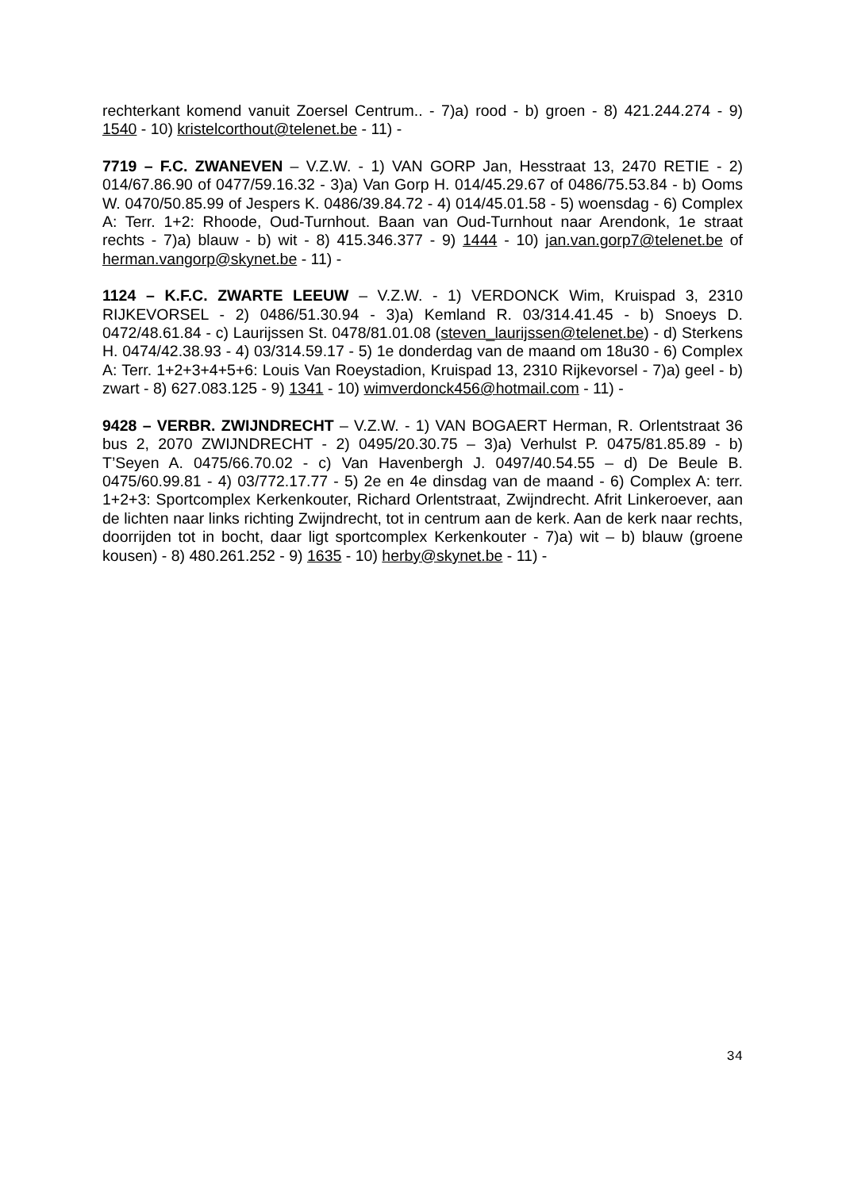rechterkant komend vanuit Zoersel Centrum.. - 7)a) rood - b) groen - 8) 421.244.274 - 9) 1540 - 10) kristelcorthout@telenet.be - 11) -
7719 – F.C. ZWANEVEN – V.Z.W. - 1) VAN GORP Jan, Hesstraat 13, 2470 RETIE - 2) 014/67.86.90 of 0477/59.16.32 - 3)a) Van Gorp H. 014/45.29.67 of 0486/75.53.84 - b) Ooms W. 0470/50.85.99 of Jespers K. 0486/39.84.72 - 4) 014/45.01.58 - 5) woensdag - 6) Complex A: Terr. 1+2: Rhoode, Oud-Turnhout. Baan van Oud-Turnhout naar Arendonk, 1e straat rechts - 7)a) blauw - b) wit - 8) 415.346.377 - 9) 1444 - 10) jan.van.gorp7@telenet.be of herman.vangorp@skynet.be - 11) -
1124 – K.F.C. ZWARTE LEEUW – V.Z.W. - 1) VERDONCK Wim, Kruispad 3, 2310 RIJKEVORSEL - 2) 0486/51.30.94 - 3)a) Kemland R. 03/314.41.45 - b) Snoeys D. 0472/48.61.84 - c) Laurijssen St. 0478/81.01.08 (steven_laurijssen@telenet.be) - d) Sterkens H. 0474/42.38.93 - 4) 03/314.59.17 - 5) 1e donderdag van de maand om 18u30 - 6) Complex A: Terr. 1+2+3+4+5+6: Louis Van Roeystadion, Kruispad 13, 2310 Rijkevorsel - 7)a) geel - b) zwart - 8) 627.083.125 - 9) 1341 - 10) wimverdonck456@hotmail.com - 11) -
9428 – VERBR. ZWIJNDRECHT – V.Z.W. - 1) VAN BOGAERT Herman, R. Orlentstraat 36 bus 2, 2070 ZWIJNDRECHT - 2) 0495/20.30.75 – 3)a) Verhulst P. 0475/81.85.89 - b) T’Seyen A. 0475/66.70.02 - c) Van Havenbergh J. 0497/40.54.55 – d) De Beule B. 0475/60.99.81 - 4) 03/772.17.77 - 5) 2e en 4e dinsdag van de maand - 6) Complex A: terr. 1+2+3: Sportcomplex Kerkenkouter, Richard Orlentstraat, Zwijndrecht. Afrit Linkeroever, aan de lichten naar links richting Zwijndrecht, tot in centrum aan de kerk. Aan de kerk naar rechts, doorrijden tot in bocht, daar ligt sportcomplex Kerkenkouter - 7)a) wit – b) blauw (groene kousen) - 8) 480.261.252 - 9) 1635 - 10) herby@skynet.be - 11) -
34